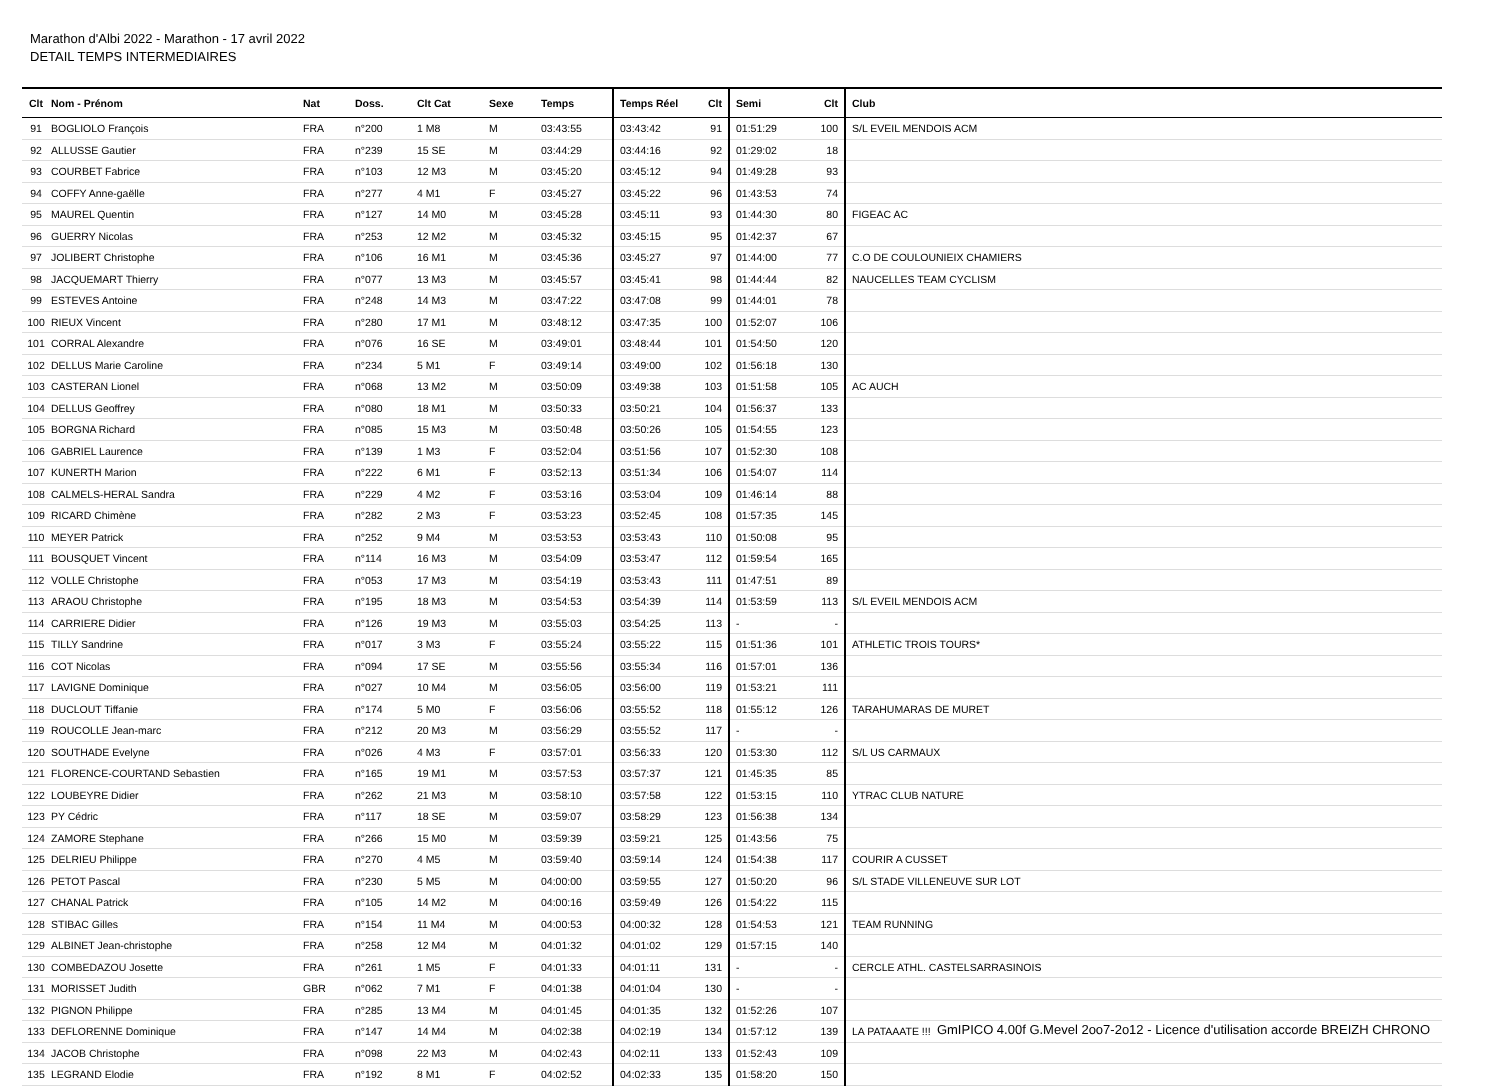Marathon d'Albi 2022 - Marathon - 17 avril 2022
DETAIL TEMPS INTERMEDIAIRES
| Clt | Nom - Prénom | Nat | Doss. | Clt Cat | Sexe | Temps | Temps Réel | Clt | Semi | Clt | Club |
| --- | --- | --- | --- | --- | --- | --- | --- | --- | --- | --- | --- |
| 91 | BOGLIOLO François | FRA | n°200 | 1 M8 | M | 03:43:55 | 03:43:42 | 91 | 01:51:29 | 100 | S/L EVEIL MENDOIS ACM |
| 92 | ALLUSSE Gautier | FRA | n°239 | 15 SE | M | 03:44:29 | 03:44:16 | 92 | 01:29:02 | 18 | |
| 93 | COURBET Fabrice | FRA | n°103 | 12 M3 | M | 03:45:20 | 03:45:12 | 94 | 01:49:28 | 93 | |
| 94 | COFFY Anne-gaëlle | FRA | n°277 | 4 M1 | F | 03:45:27 | 03:45:22 | 96 | 01:43:53 | 74 | |
| 95 | MAUREL Quentin | FRA | n°127 | 14 M0 | M | 03:45:28 | 03:45:11 | 93 | 01:44:30 | 80 | FIGEAC AC |
| 96 | GUERRY Nicolas | FRA | n°253 | 12 M2 | M | 03:45:32 | 03:45:15 | 95 | 01:42:37 | 67 | |
| 97 | JOLIBERT Christophe | FRA | n°106 | 16 M1 | M | 03:45:36 | 03:45:27 | 97 | 01:44:00 | 77 | C.O DE COULOUNIEIX CHAMIERS |
| 98 | JACQUEMART Thierry | FRA | n°077 | 13 M3 | M | 03:45:57 | 03:45:41 | 98 | 01:44:44 | 82 | NAUCELLES TEAM CYCLISM |
| 99 | ESTEVES Antoine | FRA | n°248 | 14 M3 | M | 03:47:22 | 03:47:08 | 99 | 01:44:01 | 78 | |
| 100 | RIEUX Vincent | FRA | n°280 | 17 M1 | M | 03:48:12 | 03:47:35 | 100 | 01:52:07 | 106 | |
| 101 | CORRAL Alexandre | FRA | n°076 | 16 SE | M | 03:49:01 | 03:48:44 | 101 | 01:54:50 | 120 | |
| 102 | DELLUS Marie Caroline | FRA | n°234 | 5 M1 | F | 03:49:14 | 03:49:00 | 102 | 01:56:18 | 130 | |
| 103 | CASTERAN Lionel | FRA | n°068 | 13 M2 | M | 03:50:09 | 03:49:38 | 103 | 01:51:58 | 105 | AC AUCH |
| 104 | DELLUS Geoffrey | FRA | n°080 | 18 M1 | M | 03:50:33 | 03:50:21 | 104 | 01:56:37 | 133 | |
| 105 | BORGNA Richard | FRA | n°085 | 15 M3 | M | 03:50:48 | 03:50:26 | 105 | 01:54:55 | 123 | |
| 106 | GABRIEL Laurence | FRA | n°139 | 1 M3 | F | 03:52:04 | 03:51:56 | 107 | 01:52:30 | 108 | |
| 107 | KUNERTH Marion | FRA | n°222 | 6 M1 | F | 03:52:13 | 03:51:34 | 106 | 01:54:07 | 114 | |
| 108 | CALMELS-HERAL Sandra | FRA | n°229 | 4 M2 | F | 03:53:16 | 03:53:04 | 109 | 01:46:14 | 88 | |
| 109 | RICARD Chimène | FRA | n°282 | 2 M3 | F | 03:53:23 | 03:52:45 | 108 | 01:57:35 | 145 | |
| 110 | MEYER Patrick | FRA | n°252 | 9 M4 | M | 03:53:53 | 03:53:43 | 110 | 01:50:08 | 95 | |
| 111 | BOUSQUET Vincent | FRA | n°114 | 16 M3 | M | 03:54:09 | 03:53:47 | 112 | 01:59:54 | 165 | |
| 112 | VOLLE Christophe | FRA | n°053 | 17 M3 | M | 03:54:19 | 03:53:43 | 111 | 01:47:51 | 89 | |
| 113 | ARAOU Christophe | FRA | n°195 | 18 M3 | M | 03:54:53 | 03:54:39 | 114 | 01:53:59 | 113 | S/L EVEIL MENDOIS ACM |
| 114 | CARRIERE Didier | FRA | n°126 | 19 M3 | M | 03:55:03 | 03:54:25 | 113 | - | - | |
| 115 | TILLY Sandrine | FRA | n°017 | 3 M3 | F | 03:55:24 | 03:55:22 | 115 | 01:51:36 | 101 | ATHLETIC TROIS TOURS* |
| 116 | COT Nicolas | FRA | n°094 | 17 SE | M | 03:55:56 | 03:55:34 | 116 | 01:57:01 | 136 | |
| 117 | LAVIGNE Dominique | FRA | n°027 | 10 M4 | M | 03:56:05 | 03:56:00 | 119 | 01:53:21 | 111 | |
| 118 | DUCLOUT Tiffanie | FRA | n°174 | 5 M0 | F | 03:56:06 | 03:55:52 | 118 | 01:55:12 | 126 | TARAHUMARAS DE MURET |
| 119 | ROUCOLLE Jean-marc | FRA | n°212 | 20 M3 | M | 03:56:29 | 03:55:52 | 117 | - | - | |
| 120 | SOUTHADE Evelyne | FRA | n°026 | 4 M3 | F | 03:57:01 | 03:56:33 | 120 | 01:53:30 | 112 | S/L US CARMAUX |
| 121 | FLORENCE-COURTAND Sebastien | FRA | n°165 | 19 M1 | M | 03:57:53 | 03:57:37 | 121 | 01:45:35 | 85 | |
| 122 | LOUBEYRE Didier | FRA | n°262 | 21 M3 | M | 03:58:10 | 03:57:58 | 122 | 01:53:15 | 110 | YTRAC CLUB NATURE |
| 123 | PY Cédric | FRA | n°117 | 18 SE | M | 03:59:07 | 03:58:29 | 123 | 01:56:38 | 134 | |
| 124 | ZAMORE Stephane | FRA | n°266 | 15 M0 | M | 03:59:39 | 03:59:21 | 125 | 01:43:56 | 75 | |
| 125 | DELRIEU Philippe | FRA | n°270 | 4 M5 | M | 03:59:40 | 03:59:14 | 124 | 01:54:38 | 117 | COURIR A CUSSET |
| 126 | PETOT Pascal | FRA | n°230 | 5 M5 | M | 04:00:00 | 03:59:55 | 127 | 01:50:20 | 96 | S/L STADE VILLENEUVE SUR LOT |
| 127 | CHANAL Patrick | FRA | n°105 | 14 M2 | M | 04:00:16 | 03:59:49 | 126 | 01:54:22 | 115 | |
| 128 | STIBAC Gilles | FRA | n°154 | 11 M4 | M | 04:00:53 | 04:00:32 | 128 | 01:54:53 | 121 | TEAM RUNNING |
| 129 | ALBINET Jean-christophe | FRA | n°258 | 12 M4 | M | 04:01:32 | 04:01:02 | 129 | 01:57:15 | 140 | |
| 130 | COMBEDAZOU Josette | FRA | n°261 | 1 M5 | F | 04:01:33 | 04:01:11 | 131 | - | - | CERCLE ATHL. CASTELSARRASINOIS |
| 131 | MORISSET Judith | GBR | n°062 | 7 M1 | F | 04:01:38 | 04:01:04 | 130 | - | - | |
| 132 | PIGNON Philippe | FRA | n°285 | 13 M4 | M | 04:01:45 | 04:01:35 | 132 | 01:52:26 | 107 | |
| 133 | DEFLORENNE Dominique | FRA | n°147 | 14 M4 | M | 04:02:38 | 04:02:19 | 134 | 01:57:12 | 139 | LA PATAAATE !!! |
| 134 | JACOB Christophe | FRA | n°098 | 22 M3 | M | 04:02:43 | 04:02:11 | 133 | 01:52:43 | 109 | |
| 135 | LEGRAND Elodie | FRA | n°192 | 8 M1 | F | 04:02:52 | 04:02:33 | 135 | 01:58:20 | 150 | |
GmIPICO 4.00f G.Mevel 2oo7-2o12 - Licence d'utilisation accorde BREIZH CHRONO